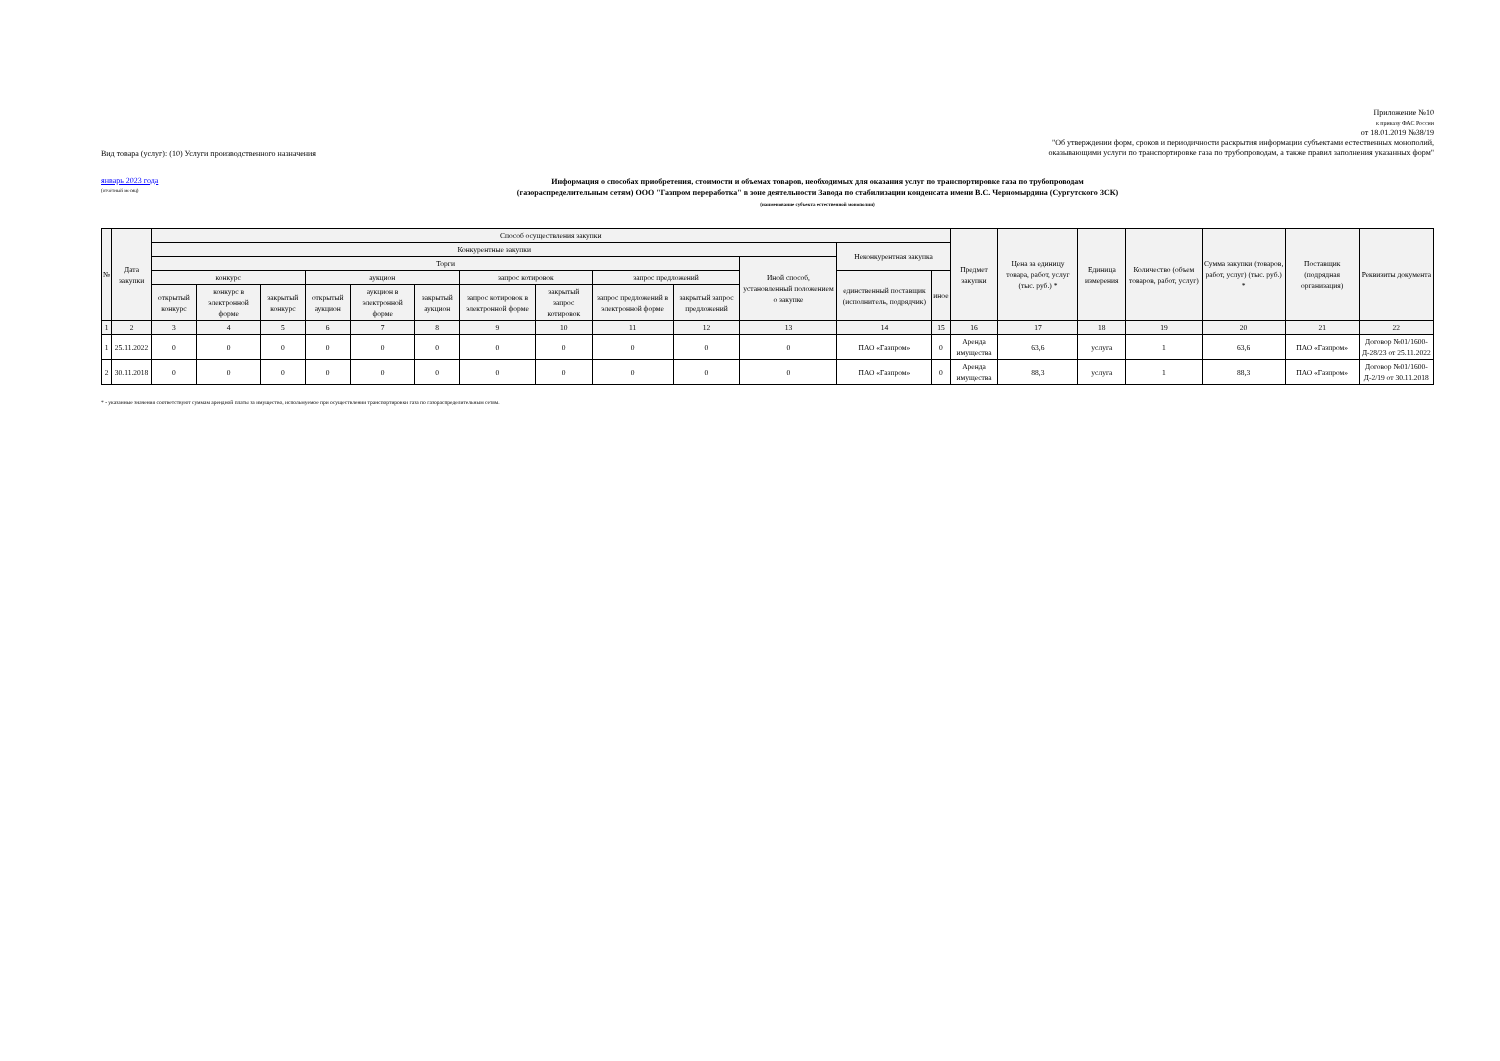Вид товара (услуг): (10) Услуги производственного назначения
Приложение №10
к приказу ФАС России
от 18.01.2019 №38/19
"Об утверждении форм, сроков и периодичности раскрытия информации субъектами естественных монополий,
оказывающими услуги по транспортировке газа по трубопроводам, а также правил заполнения указанных форм"
январь 2023 года
(отчётный месяц)
Информация о способах приобретения, стоимости и объемах товаров, необходимых для оказания услуг по транспортировке газа по трубопроводам
(газораспределительным сетям) ООО "Газпром переработка" в зоне деятельности Завода по стабилизации конденсата имени В.С. Черномырдина (Сургутского ЗСК)
(наименование субъекта естественной монополии)
| № | Дата закупки | Способ осуществления закупки | | | | | | | | | | | | | Предмет закупки | Цена за единицу товара, работ, услуг (тыс. руб.) * | Единица измерения | Количество (объем товаров, работ, услуг) | Сумма закупки (товаров, работ, услуг) (тыс. руб.) * | Поставщик (подрядная организация) | Реквизиты документа |
| --- | --- | --- | --- | --- | --- | --- | --- | --- | --- | --- | --- | --- | --- | --- | --- | --- | --- | --- | --- | --- | --- |
| | | Конкурентные закупки | | | | | | | | | | | Неконкурентная закупка | | | | | | | | |
| | | Торги | | | | | | | | | | Иной способ, установленный положением о закупке | | | | | | | | | |
| | | конкурс | | | аукцион | | | запрос котировок | | запрос предложений | | | единственный поставщик (исполнитель, подрядчик) | иное | | | | | | | |
| | | открытый конкурс | конкурс в электронной форме | закрытый конкурс | открытый аукцион | аукцион в электронной форме | закрытый аукцион | запрос котировок в электронной форме | закрытый запрос котировок | запрос предложений в электронной форме | закрытый запрос предложений | | | | | | | | | | |
| 1 | 2 | 3 | 4 | 5 | 6 | 7 | 8 | 9 | 10 | 11 | 12 | 13 | 14 | 15 | 16 | 17 | 18 | 19 | 20 | 21 | 22 |
| 1 | 25.11.2022 | 0 | 0 | 0 | 0 | 0 | 0 | 0 | 0 | 0 | 0 | 0 | ПАО «Газпром» | 0 | Аренда имущества | 63,6 | услуга | 1 | 63,6 | ПАО «Газпром» | Договор №01/1600-Д-28/23 от 25.11.2022 |
| 2 | 30.11.2018 | 0 | 0 | 0 | 0 | 0 | 0 | 0 | 0 | 0 | 0 | 0 | ПАО «Газпром» | 0 | Аренда имущества | 88,3 | услуга | 1 | 88,3 | ПАО «Газпром» | Договор №01/1600-Д-2/19 от 30.11.2018 |
* - указанные значения соответствуют суммам арендной платы за имущество, испольмуемое при осуществлении транспортировки газа по газораспределительным сетям.